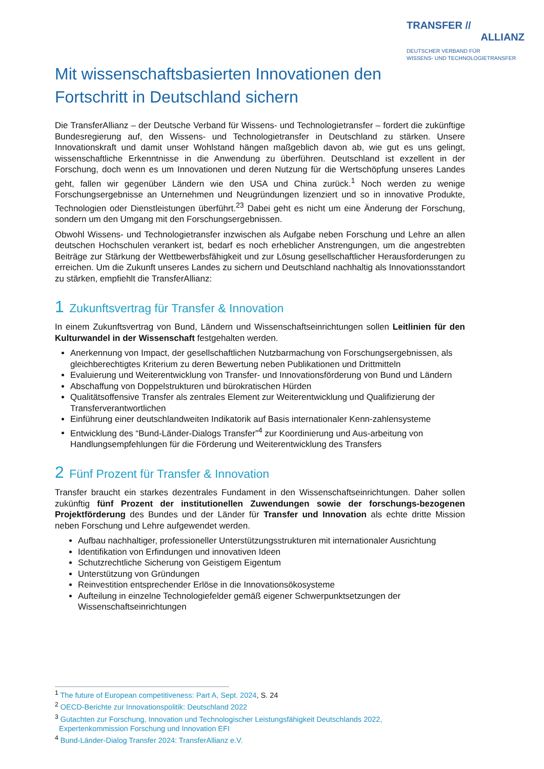TRANSFER //
ALLIANZ
DEUTSCHER VERBAND FÜR
WISSENS- UND TECHNOLOGIETRANSFER
Mit wissenschaftsbasierten Innovationen den Fortschritt in Deutschland sichern
Die TransferAllianz – der Deutsche Verband für Wissens- und Technologietransfer – fordert die zukünftige Bundesregierung auf, den Wissens- und Technologietransfer in Deutschland zu stärken. Unsere Innovationskraft und damit unser Wohlstand hängen maßgeblich davon ab, wie gut es uns gelingt, wissenschaftliche Erkenntnisse in die Anwendung zu überführen. Deutschland ist exzellent in der Forschung, doch wenn es um Innovationen und deren Nutzung für die Wertschöpfung unseres Landes geht, fallen wir gegenüber Ländern wie den USA und China zurück.<sup>1</sup> Noch werden zu wenige Forschungsergebnisse an Unternehmen und Neugründungen lizenziert und so in innovative Produkte, Technologien oder Dienstleistungen überführt.<sup>23</sup> Dabei geht es nicht um eine Änderung der Forschung, sondern um den Umgang mit den Forschungsergebnissen.
Obwohl Wissens- und Technologietransfer inzwischen als Aufgabe neben Forschung und Lehre an allen deutschen Hochschulen verankert ist, bedarf es noch erheblicher Anstrengungen, um die angestrebten Beiträge zur Stärkung der Wettbewerbsfähigkeit und zur Lösung gesellschaftlicher Herausforderungen zu erreichen. Um die Zukunft unseres Landes zu sichern und Deutschland nachhaltig als Innovationsstandort zu stärken, empfiehlt die TransferAllianz:
1 Zukunftsvertrag für Transfer & Innovation
In einem Zukunftsvertrag von Bund, Ländern und Wissenschaftseinrichtungen sollen Leitlinien für den Kulturwandel in der Wissenschaft festgehalten werden.
Anerkennung von Impact, der gesellschaftlichen Nutzbarmachung von Forschungsergebnissen, als gleichberechtigtes Kriterium zu deren Bewertung neben Publikationen und Drittmitteln
Evaluierung und Weiterentwicklung von Transfer- und Innovationsförderung von Bund und Ländern
Abschaffung von Doppelstrukturen und bürokratischen Hürden
Qualitätsoffensive Transfer als zentrales Element zur Weiterentwicklung und Qualifizierung der Transferverantwortlichen
Einführung einer deutschlandweiten Indikatorik auf Basis internationaler Kenn-zahlensysteme
Entwicklung des “Bund-Länder-Dialogs Transfer”<sup>4</sup> zur Koordinierung und Aus-arbeitung von Handlungsempfehlungen für die Förderung und Weiterentwicklung des Transfers
2 Fünf Prozent für Transfer & Innovation
Transfer braucht ein starkes dezentrales Fundament in den Wissenschaftseinrichtungen. Daher sollen zukünftig fünf Prozent der institutionellen Zuwendungen sowie der forschungs-bezogenen Projektförderung des Bundes und der Länder für Transfer und Innovation als echte dritte Mission neben Forschung und Lehre aufgewendet werden.
Aufbau nachhaltiger, professioneller Unterstützungsstrukturen mit internationaler Ausrichtung
Identifikation von Erfindungen und innovativen Ideen
Schutzrechtliche Sicherung von Geistigem Eigentum
Unterstützung von Gründungen
Reinvestition entsprechender Erlöse in die Innovationsökosysteme
Aufteilung in einzelne Technologiefelder gemäß eigener Schwerpunktsetzungen der Wissenschaftseinrichtungen
<sup>1</sup> The future of European competitiveness: Part A, Sept. 2024, S. 24
<sup>2</sup> OECD-Berichte zur Innovationspolitik: Deutschland 2022
<sup>3</sup> Gutachten zur Forschung, Innovation und Technologischer Leistungsfähigkeit Deutschlands 2022,
Expertenkommission Forschung und Innovation EFI
<sup>4</sup> Bund-Länder-Dialog Transfer 2024: TransferAllianz e.V.